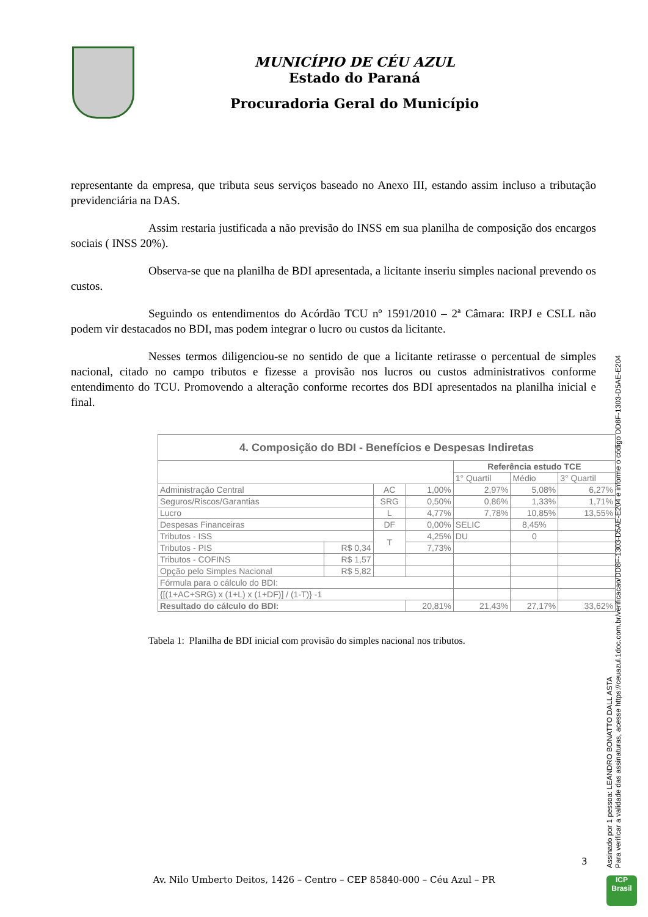MUNICÍPIO DE CÉU AZUL
Estado do Paraná
Procuradoria Geral do Município
representante da empresa, que tributa seus serviços baseado no Anexo III, estando assim incluso a tributação previdenciária na DAS.
Assim restaria justificada a não previsão do INSS em sua planilha de composição dos encargos sociais ( INSS 20%).
Observa-se que na planilha de BDI apresentada, a licitante inseriu simples nacional prevendo os custos.
Seguindo os entendimentos do Acórdão TCU nº 1591/2010 – 2ª Câmara: IRPJ e CSLL não podem vir destacados no BDI, mas podem integrar o lucro ou custos da licitante.
Nesses termos diligenciou-se no sentido de que a licitante retirasse o percentual de simples nacional, citado no campo tributos e fizesse a provisão nos lucros ou custos administrativos conforme entendimento do TCU. Promovendo a alteração conforme recortes dos BDI apresentados na planilha inicial e final.
| 4. Composição do BDI - Benefícios e Despesas Indiretas | | | | | | |
| --- | --- | --- | --- | --- | --- | --- |
| | | | | Referência estudo TCE | | |
| | | | | 1° Quartil | Médio | 3° Quartil |
| Administração Central | | AC | 1,00% | 2,97% | 5,08% | 6,27% |
| Seguros/Riscos/Garantias | | SRG | 0,50% | 0,86% | 1,33% | 1,71% |
| Lucro | | L | 4,77% | 7,78% | 10,85% | 13,55% |
| Despesas Financeiras | | DF | 0,00% | SELIC | 8,45% | |
| Tributos - ISS | | T | 4,25% | DU | 0 | |
| Tributos - PIS | R$ 0,34 | | 7,73% | | | |
| Tributos - COFINS | R$ 1,57 | | | | | |
| Opção pelo Simples Nacional | R$ 5,82 | | | | | |
| Fórmula para o cálculo do BDI: | | | | | | |
| {[(1+AC+SRG) x (1+L) x (1+DF)] / (1-T)} -1 | | | | | | |
| Resultado do cálculo do BDI: | | | 20,81% | 21,43% | 27,17% | 33,62% |
Tabela 1: Planilha de BDI inicial com provisão do simples nacional nos tributos.
Assinado por 1 pessoa: LEANDRO BONATTO DALL ASTA
Para verificar a validade das assinaturas, acesse https://ceuazul.1doc.com.br/verificacao/DD8F-1303-D5AE-E204 e informe o código DD8F-1303-D5AE-E204
3
Av. Nilo Umberto Deitos, 1426 – Centro – CEP 85840-000 – Céu Azul – PR
ICP
Brasil